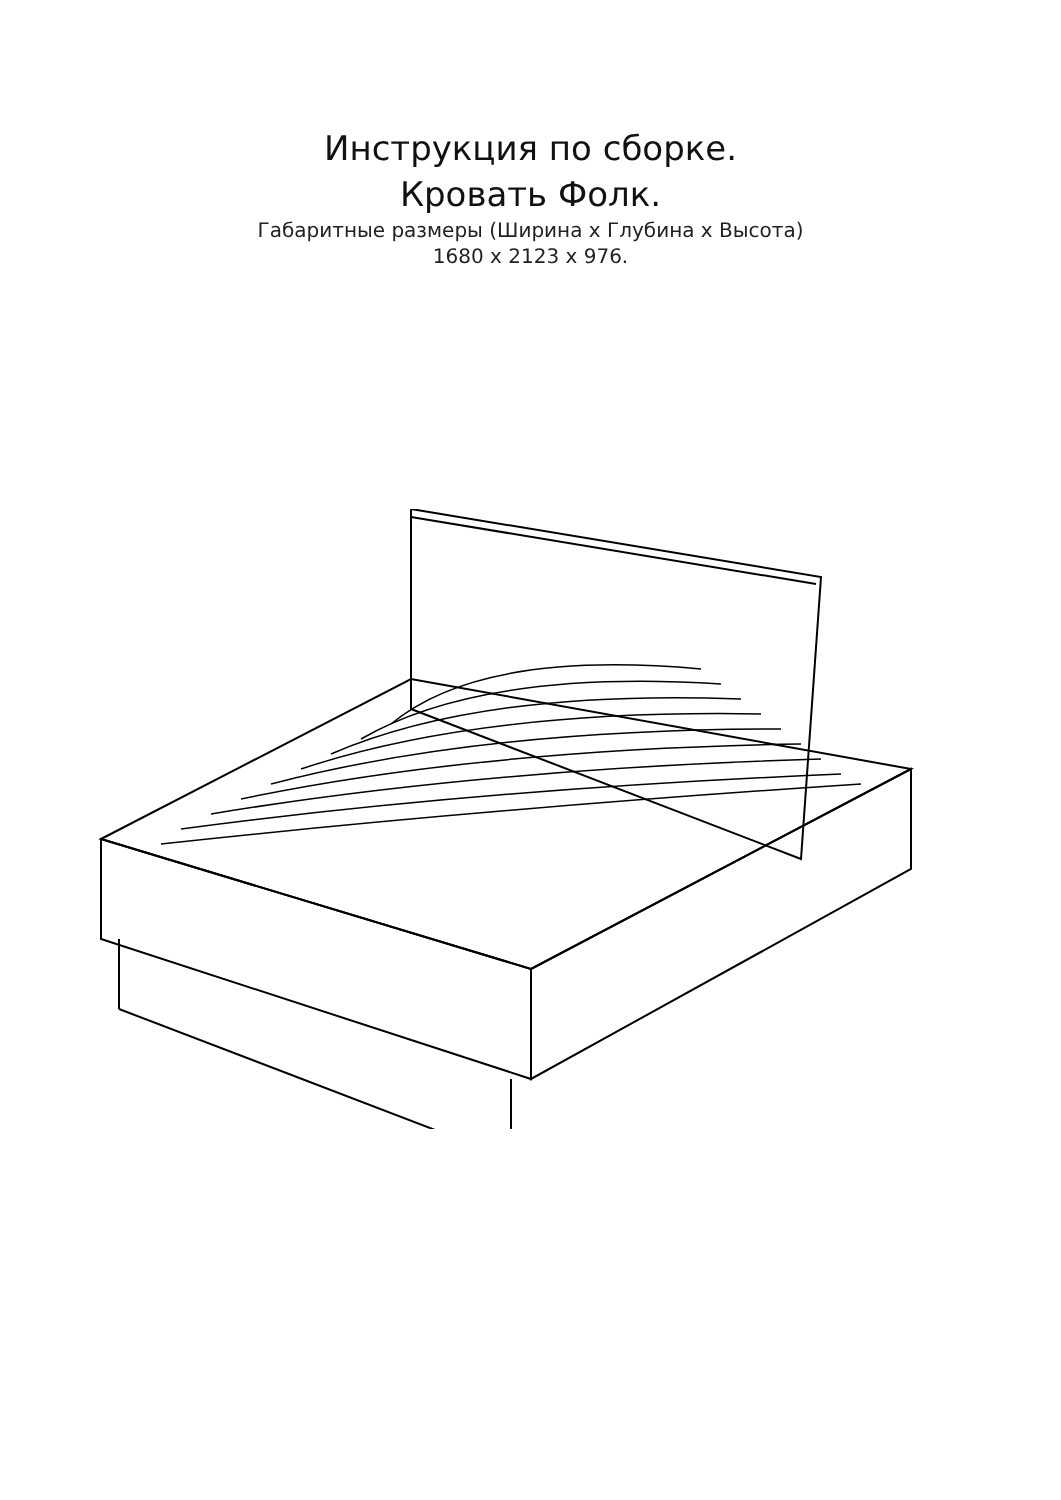Инструкция по сборке.
Кровать Фолк.
Габаритные размеры (Ширина х Глубина х Высота)
1680 х 2123 х 976.